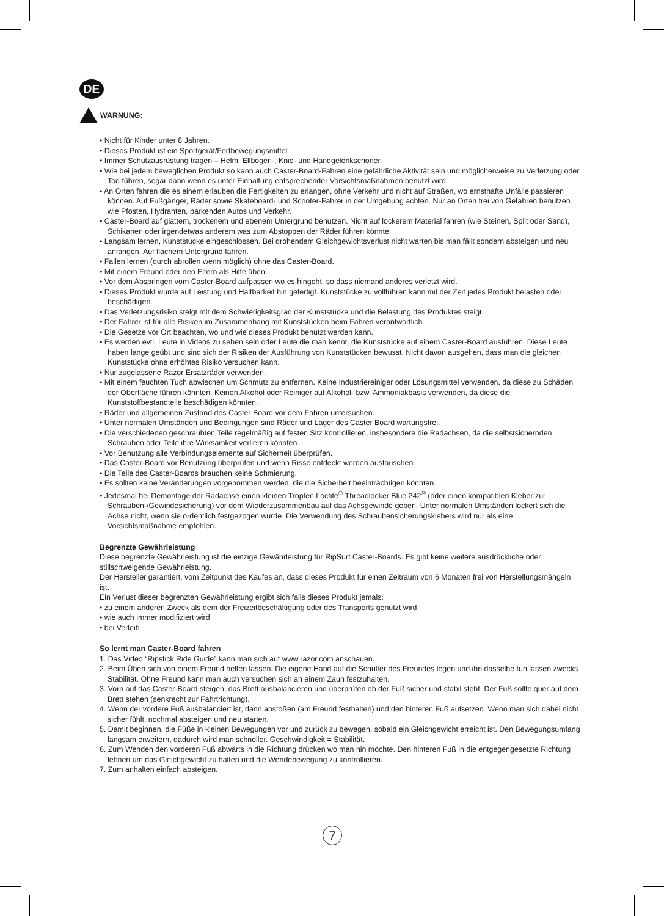DE
WARNUNG:
• Nicht für Kinder unter 8 Jahren.
• Dieses Produkt ist ein Sportgerät/Fortbewegungsmittel.
• Immer Schutzausrüstung tragen – Helm, Ellbogen-, Knie- und Handgelenkschoner.
• Wie bei jedem beweglichen Produkt so kann auch Caster-Board-Fahren eine gefährliche Aktivität sein und möglicherweise zu Verletzung oder Tod führen, sogar dann wenn es unter Einhaltung entsprechender Vorsichtsmaßnahmen benutzt wird.
• An Orten fahren die es einem erlauben die Fertigkeiten zu erlangen, ohne Verkehr und nicht auf Straßen, wo ernsthafte Unfälle passieren können. Auf Fußgänger, Räder sowie Skateboard- und Scooter-Fahrer in der Umgebung achten. Nur an Orten frei von Gefahren benutzen wie Pfosten, Hydranten, parkenden Autos und Verkehr.
• Caster-Board auf glattem, trockenem und ebenem Untergrund benutzen. Nicht auf lockerem Material fahren (wie Steinen, Split oder Sand), Schikanen oder irgendetwas anderem was zum Abstoppen der Räder führen könnte.
• Langsam lernen, Kunststücke eingeschlossen. Bei drohendem Gleichgewichtsverlust nicht warten bis man fällt sondern absteigen und neu anfangen. Auf flachem Untergrund fahren.
• Fallen lernen (durch abrollen wenn möglich) ohne das Caster-Board.
• Mit einem Freund oder den Eltern als Hilfe üben.
• Vor dem Abspringen vom Caster-Board aufpassen wo es hingeht, so dass niemand anderes verletzt wird.
• Dieses Produkt wurde auf Leistung und Haltbarkeit hin gefertigt. Kunststücke zu vollführen kann mit der Zeit jedes Produkt belasten oder beschädigen.
• Das Verletzungsrisiko steigt mit dem Schwierigkeitsgrad der Kunststücke und die Belastung des Produktes steigt.
• Der Fahrer ist für alle Risiken im Zusammenhang mit Kunststücken beim Fahren verantwortlich.
• Die Gesetze vor Ort beachten, wo und wie dieses Produkt benutzt werden kann.
• Es werden evtl. Leute in Videos zu sehen sein oder Leute die man kennt, die Kunststücke auf einem Caster-Board ausführen. Diese Leute haben lange geübt und sind sich der Risiken der Ausführung von Kunststücken bewusst. Nicht davon ausgehen, dass man die gleichen Kunststücke ohne erhöhtes Risiko versuchen kann.
• Nur zugelassene Razor Ersatzräder verwenden.
• Mit einem feuchten Tuch abwischen um Schmutz zu entfernen. Keine Industriereiniger oder Lösungsmittel verwenden, da diese zu Schäden der Oberfläche führen könnten. Keinen Alkohol oder Reiniger auf Alkohol- bzw. Ammoniakbasis verwenden, da diese die Kunststoffbestandteile beschädigen könnten.
• Räder und allgemeinen Zustand des Caster Board vor dem Fahren untersuchen.
• Unter normalen Umständen und Bedingungen sind Räder und Lager des Caster Board wartungsfrei.
• Die verschiedenen geschraubten Teile regelmäßig auf festen Sitz kontrollieren, insbesondere die Radachsen, da die selbstsichernden Schrauben oder Teile ihre Wirksamkeit verlieren könnten.
• Vor Benutzung alle Verbindungselemente auf Sicherheit überprüfen.
• Das Caster-Board vor Benutzung überprüfen und wenn Risse entdeckt werden austauschen.
• Die Teile des Caster-Boards brauchen keine Schmierung.
• Es sollten keine Veränderungen vorgenommen werden, die die Sicherheit beeinträchtigen könnten.
• Jedesmal bei Demontage der Radachse einen kleinen Tropfen Loctite<sup>®</sup> Threadlocker Blue 242<sup>®</sup> (oder einen kompatiblen Kleber zur Schrauben-/Gewindesicherung) vor dem Wiederzusammenbau auf das Achsgewinde geben. Unter normalen Umständen lockert sich die Achse nicht, wenn sie ordentlich festgezogen wurde. Die Verwendung des Schraubensicherungsklebers wird nur als eine Vorsichtsmaßnahme empfohlen.
Begrenzte Gewährleistung
Diese begrenzte Gewährleistung ist die einzige Gewährleistung für RipSurf Caster-Boards. Es gibt keine weitere ausdrückliche oder stillschweigende Gewährleistung.
Der Hersteller garantiert, vom Zeitpunkt des Kaufes an, dass dieses Produkt für einen Zeitraum von 6 Monaten frei von Herstellungsmängeln ist.
Ein Verlust dieser begrenzten Gewährleistung ergibt sich falls dieses Produkt jemals:
• zu einem anderen Zweck als dem der Freizeitbeschäftigung oder des Transports genutzt wird
• wie auch immer modifiziert wird
• bei Verleih
So lernt man Caster-Board fahren
1. Das Video “Ripstick Ride Guide” kann man sich auf www.razor.com anschauen.
2. Beim Üben sich von einem Freund helfen lassen. Die eigene Hand auf die Schulter des Freundes legen und ihn dasselbe tun lassen zwecks Stabilität. Ohne Freund kann man auch versuchen sich an einem Zaun festzuhalten.
3. Vorn auf das Caster-Board steigen, das Brett ausbalancieren und überprüfen ob der Fuß sicher und stabil steht. Der Fuß sollte quer auf dem Brett stehen (senkrecht zur Fahrtrichtung).
4. Wenn der vordere Fuß ausbalanciert ist, dann abstoßen (am Freund festhalten) und den hinteren Fuß aufsetzen. Wenn man sich dabei nicht sicher fühlt, nochmal absteigen und neu starten.
5. Damit beginnen, die Füße in kleinen Bewegungen vor und zurück zu bewegen, sobald ein Gleichgewicht erreicht ist. Den Bewegungsumfang langsam erweitern, dadurch wird man schneller. Geschwindigkeit = Stabilität.
6. Zum Wenden den vorderen Fuß abwärts in die Richtung drücken wo man hin möchte. Den hinteren Fuß in die entgegengesetzte Richtung lehnen um das Gleichgewicht zu halten und die Wendebewegung zu kontrollieren.
7. Zum anhalten einfach absteigen.
7